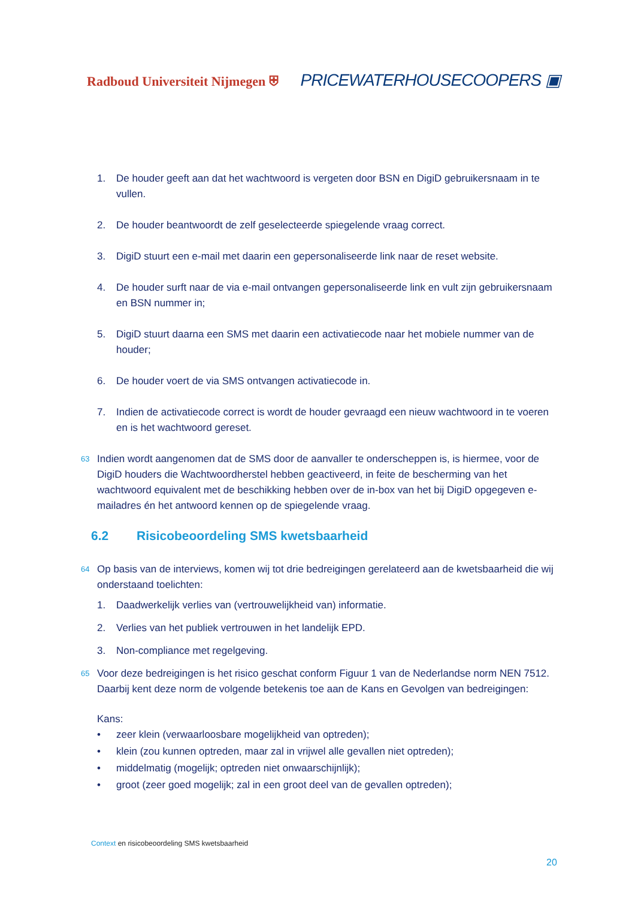Radboud Universiteit Nijmegen ⛨
PRICEWATERHOUSECOOPERS ▣
1. De houder geeft aan dat het wachtwoord is vergeten door BSN en DigiD gebruikersnaam in te vullen.
2. De houder beantwoordt de zelf geselecteerde spiegelende vraag correct.
3. DigiD stuurt een e-mail met daarin een gepersonaliseerde link naar de reset website.
4. De houder surft naar de via e-mail ontvangen gepersonaliseerde link en vult zijn gebruikersnaam en BSN nummer in;
5. DigiD stuurt daarna een SMS met daarin een activatiecode naar het mobiele nummer van de houder;
6. De houder voert de via SMS ontvangen activatiecode in.
7. Indien de activatiecode correct is wordt de houder gevraagd een nieuw wachtwoord in te voeren en is het wachtwoord gereset.
63 Indien wordt aangenomen dat de SMS door de aanvaller te onderscheppen is, is hiermee, voor de DigiD houders die Wachtwoordherstel hebben geactiveerd, in feite de bescherming van het wachtwoord equivalent met de beschikking hebben over de in-box van het bij DigiD opgegeven e-mailadres én het antwoord kennen op de spiegelende vraag.
6.2 Risicobeoordeling SMS kwetsbaarheid
64 Op basis van de interviews, komen wij tot drie bedreigingen gerelateerd aan de kwetsbaarheid die wij onderstaand toelichten:
1. Daadwerkelijk verlies van (vertrouwelijkheid van) informatie.
2. Verlies van het publiek vertrouwen in het landelijk EPD.
3. Non-compliance met regelgeving.
65 Voor deze bedreigingen is het risico geschat conform Figuur 1 van de Nederlandse norm NEN 7512. Daarbij kent deze norm de volgende betekenis toe aan de Kans en Gevolgen van bedreigingen:
Kans:
• zeer klein (verwaarloosbare mogelijkheid van optreden);
• klein (zou kunnen optreden, maar zal in vrijwel alle gevallen niet optreden);
• middelmatig (mogelijk; optreden niet onwaarschijnlijk);
• groot (zeer goed mogelijk; zal in een groot deel van de gevallen optreden);
Context en risicobeoordeling SMS kwetsbaarheid
20